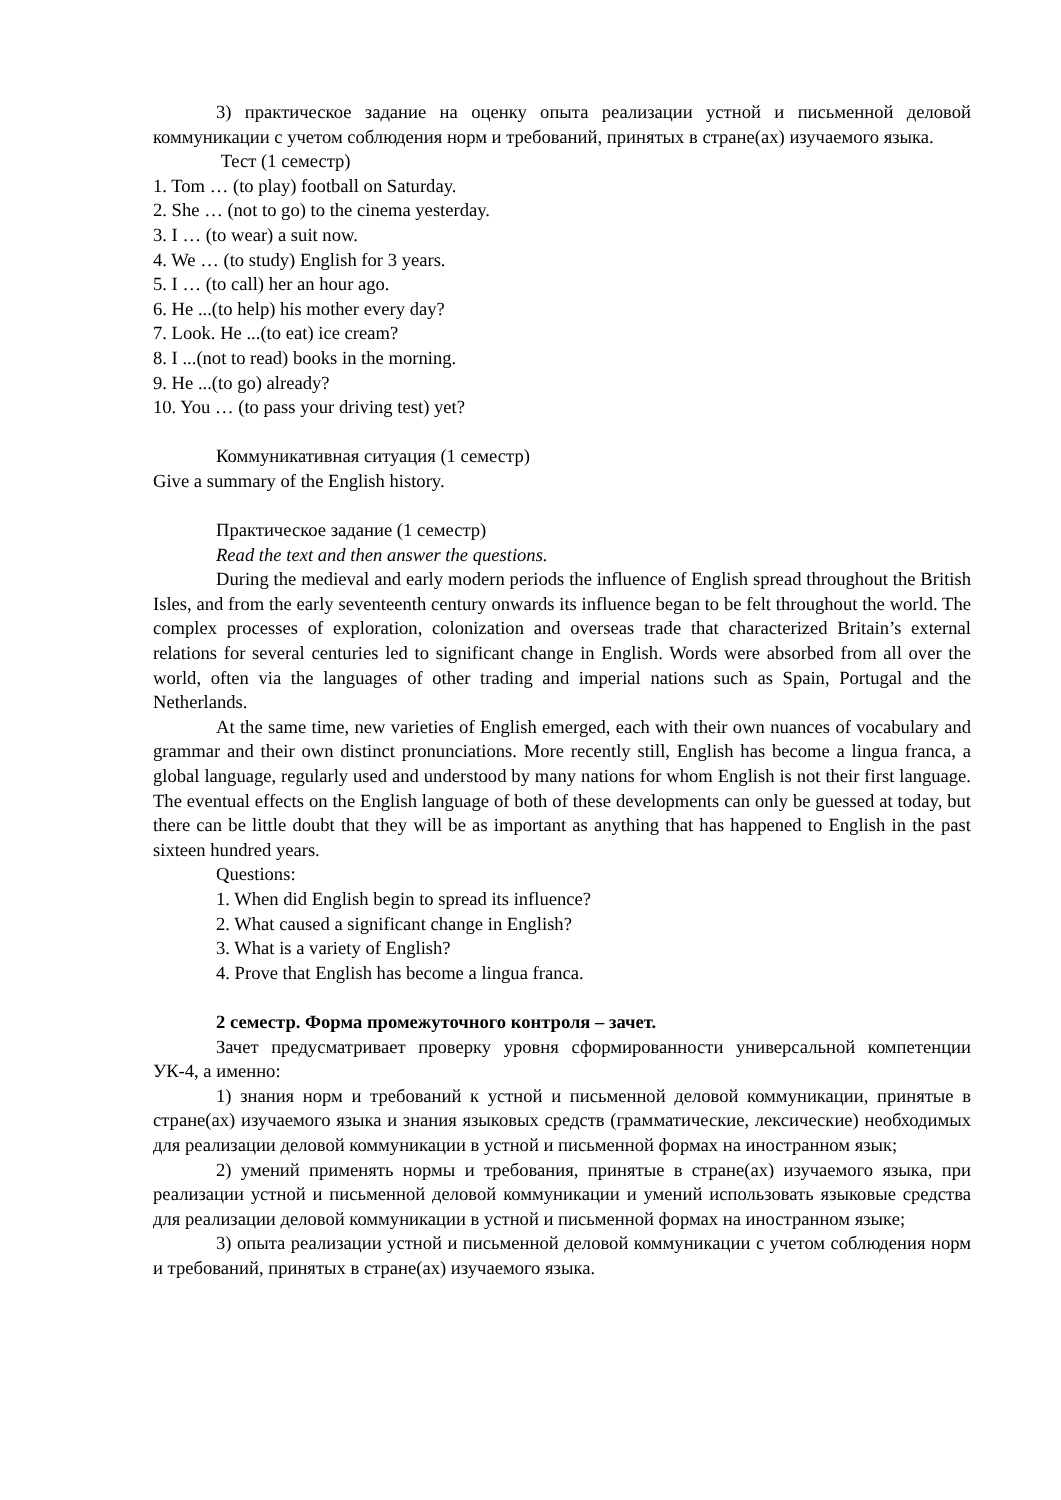3) практическое задание на оценку опыта реализации устной и письменной деловой коммуникации с учетом соблюдения норм и требований, принятых в стране(ах) изучаемого языка.
Тест (1 семестр)
1. Tom … (to play) football on Saturday.
2. She … (not to go) to the cinema yesterday.
3. I … (to wear) a suit now.
4. We … (to study) English for 3 years.
5. I … (to call) her an hour ago.
6. He ...(to help) his mother every day?
7. Look. He ...(to eat) ice cream?
8. I ...(not to read) books in the morning.
9. He ...(to go) already?
10. You … (to pass your driving test) yet?
Коммуникативная ситуация (1 семестр)
Give a summary of the English history.
Практическое задание (1 семестр)
Read the text and then answer the questions.
During the medieval and early modern periods the influence of English spread throughout the British Isles, and from the early seventeenth century onwards its influence began to be felt throughout the world. The complex processes of exploration, colonization and overseas trade that characterized Britain’s external relations for several centuries led to significant change in English. Words were absorbed from all over the world, often via the languages of other trading and imperial nations such as Spain, Portugal and the Netherlands.
At the same time, new varieties of English emerged, each with their own nuances of vocabulary and grammar and their own distinct pronunciations. More recently still, English has become a lingua franca, a global language, regularly used and understood by many nations for whom English is not their first language. The eventual effects on the English language of both of these developments can only be guessed at today, but there can be little doubt that they will be as important as anything that has happened to English in the past sixteen hundred years.
Questions:
1. When did English begin to spread its influence?
2. What caused a significant change in English?
3. What is a variety of English?
4. Prove that English has become a lingua franca.
2 семестр. Форма промежуточного контроля – зачет.
Зачет предусматривает проверку уровня сформированности универсальной компетенции УК-4, а именно:
1) знания норм и требований к устной и письменной деловой коммуникации, принятые в стране(ах) изучаемого языка и знания языковых средств (грамматические, лексические) необходимых для реализации деловой коммуникации в устной и письменной формах на иностранном язык;
2) умений применять нормы и требования, принятые в стране(ах) изучаемого языка, при реализации устной и письменной деловой коммуникации и умений использовать языковые средства для реализации деловой коммуникации в устной и письменной формах на иностранном языке;
3) опыта реализации устной и письменной деловой коммуникации с учетом соблюдения норм и требований, принятых в стране(ах) изучаемого языка.